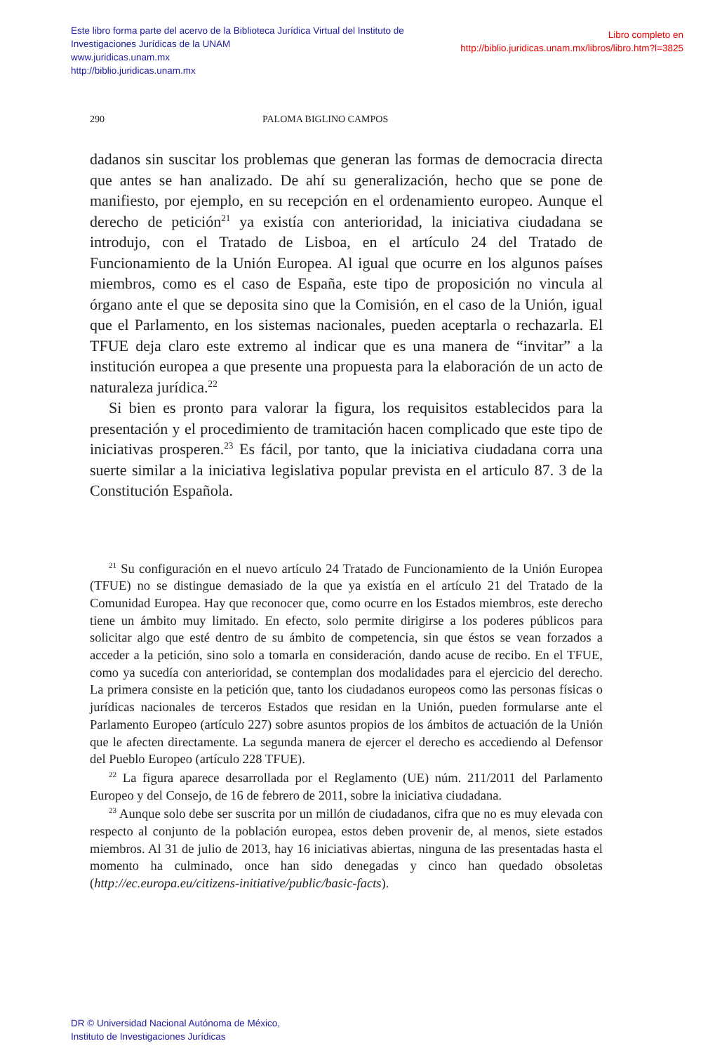Libro completo en
http://biblio.juridicas.unam.mx/libros/libro.htm?l=3825
Este libro forma parte del acervo de la Biblioteca Jurídica Virtual del Instituto de Investigaciones Jurídicas de la UNAM
www.juridicas.unam.mx
http://biblio.juridicas.unam.mx
290 PALOMA BIGLINO CAMPOS
dadanos sin suscitar los problemas que generan las formas de democracia directa que antes se han analizado. De ahí su generalización, hecho que se pone de manifiesto, por ejemplo, en su recepción en el ordenamiento europeo. Aunque el derecho de petición<sup>21</sup> ya existía con anterioridad, la iniciativa ciudadana se introdujo, con el Tratado de Lisboa, en el artículo 24 del Tratado de Funcionamiento de la Unión Europea. Al igual que ocurre en los algunos países miembros, como es el caso de España, este tipo de proposición no vincula al órgano ante el que se deposita sino que la Comisión, en el caso de la Unión, igual que el Parlamento, en los sistemas nacionales, pueden aceptarla o rechazarla. El TFUE deja claro este extremo al indicar que es una manera de “invitar” a la institución europea a que presente una propuesta para la elaboración de un acto de naturaleza jurídica.<sup>22</sup>
Si bien es pronto para valorar la figura, los requisitos establecidos para la presentación y el procedimiento de tramitación hacen complicado que este tipo de iniciativas prosperen.<sup>23</sup> Es fácil, por tanto, que la iniciativa ciudadana corra una suerte similar a la iniciativa legislativa popular prevista en el articulo 87. 3 de la Constitución Española.
<sup>21</sup> Su configuración en el nuevo artículo 24 Tratado de Funcionamiento de la Unión Europea (TFUE) no se distingue demasiado de la que ya existía en el artículo 21 del Tratado de la Comunidad Europea. Hay que reconocer que, como ocurre en los Estados miembros, este derecho tiene un ámbito muy limitado. En efecto, solo permite dirigirse a los poderes públicos para solicitar algo que esté dentro de su ámbito de competencia, sin que éstos se vean forzados a acceder a la petición, sino solo a tomarla en consideración, dando acuse de recibo. En el TFUE, como ya sucedía con anterioridad, se contemplan dos modalidades para el ejercicio del derecho. La primera consiste en la petición que, tanto los ciudadanos europeos como las personas físicas o jurídicas nacionales de terceros Estados que residan en la Unión, pueden formularse ante el Parlamento Europeo (artículo 227) sobre asuntos propios de los ámbitos de actuación de la Unión que le afecten directamente. La segunda manera de ejercer el derecho es accediendo al Defensor del Pueblo Europeo (artículo 228 TFUE).
<sup>22</sup> La figura aparece desarrollada por el Reglamento (UE) núm. 211/2011 del Parlamento Europeo y del Consejo, de 16 de febrero de 2011, sobre la iniciativa ciudadana.
<sup>23</sup> Aunque solo debe ser suscrita por un millón de ciudadanos, cifra que no es muy elevada con respecto al conjunto de la población europea, estos deben provenir de, al menos, siete estados miembros. Al 31 de julio de 2013, hay 16 iniciativas abiertas, ninguna de las presentadas hasta el momento ha culminado, once han sido denegadas y cinco han quedado obsoletas (http://ec.europa.eu/citizens-initiative/public/basic-facts).
DR © Universidad Nacional Autónoma de México,
Instituto de Investigaciones Jurídicas